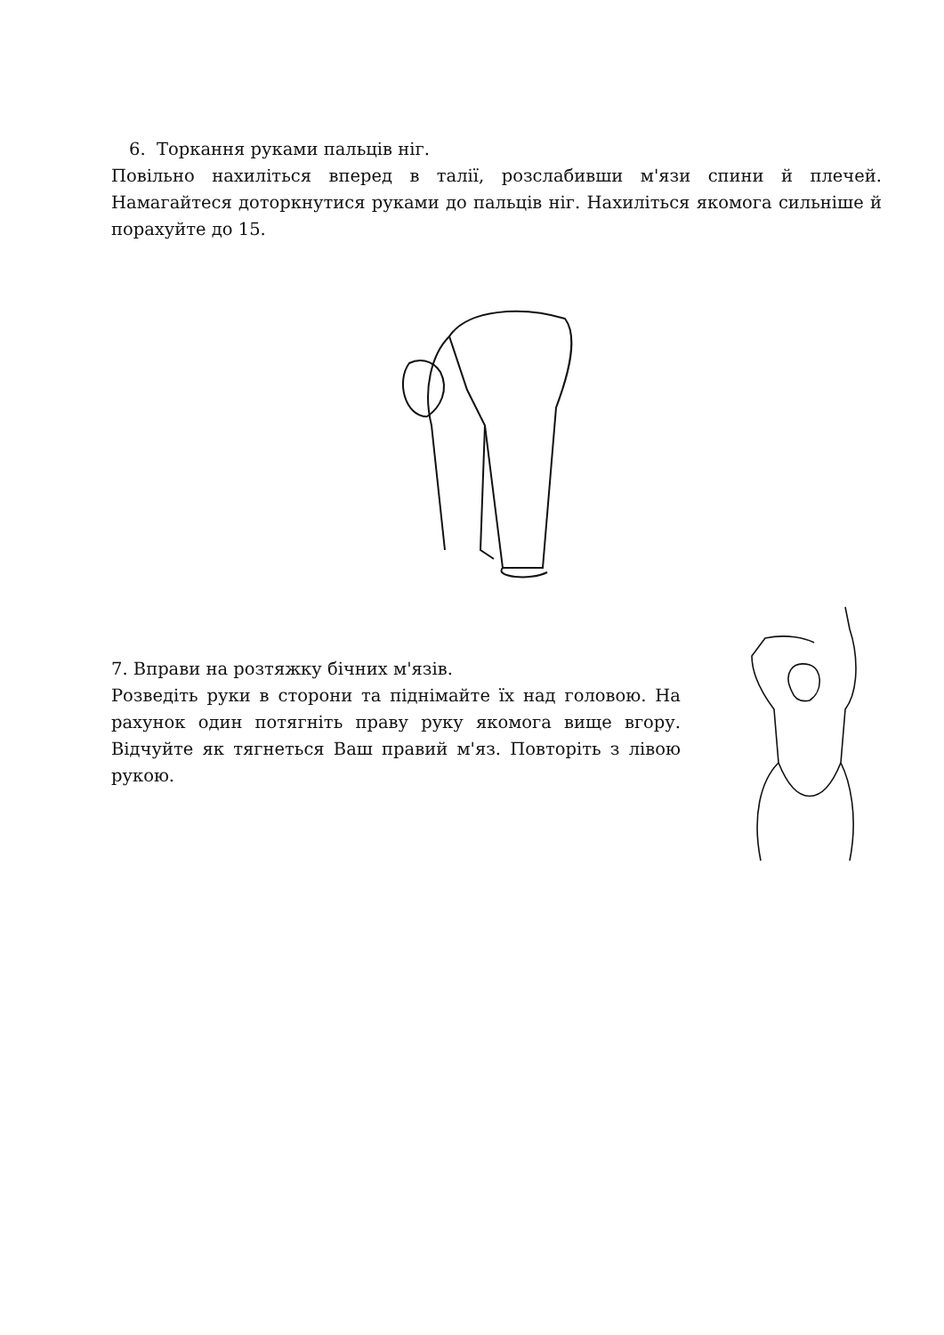6. Торкання руками пальців ніг.
Повільно нахиліться вперед в талії, розслабивши м'язи спини й плечей. Намагайтеся доторкнутися руками до пальців ніг. Нахиліться якомога сильніше й порахуйте до 15.
7. Вправи на розтяжку бічних м'язів.
Розведіть руки в сторони та піднімайте їх над головою. На рахунок один потягніть праву руку якомога вище вгору. Відчуйте як тягнеться Ваш правий м'яз. Повторіть з лівою рукою.